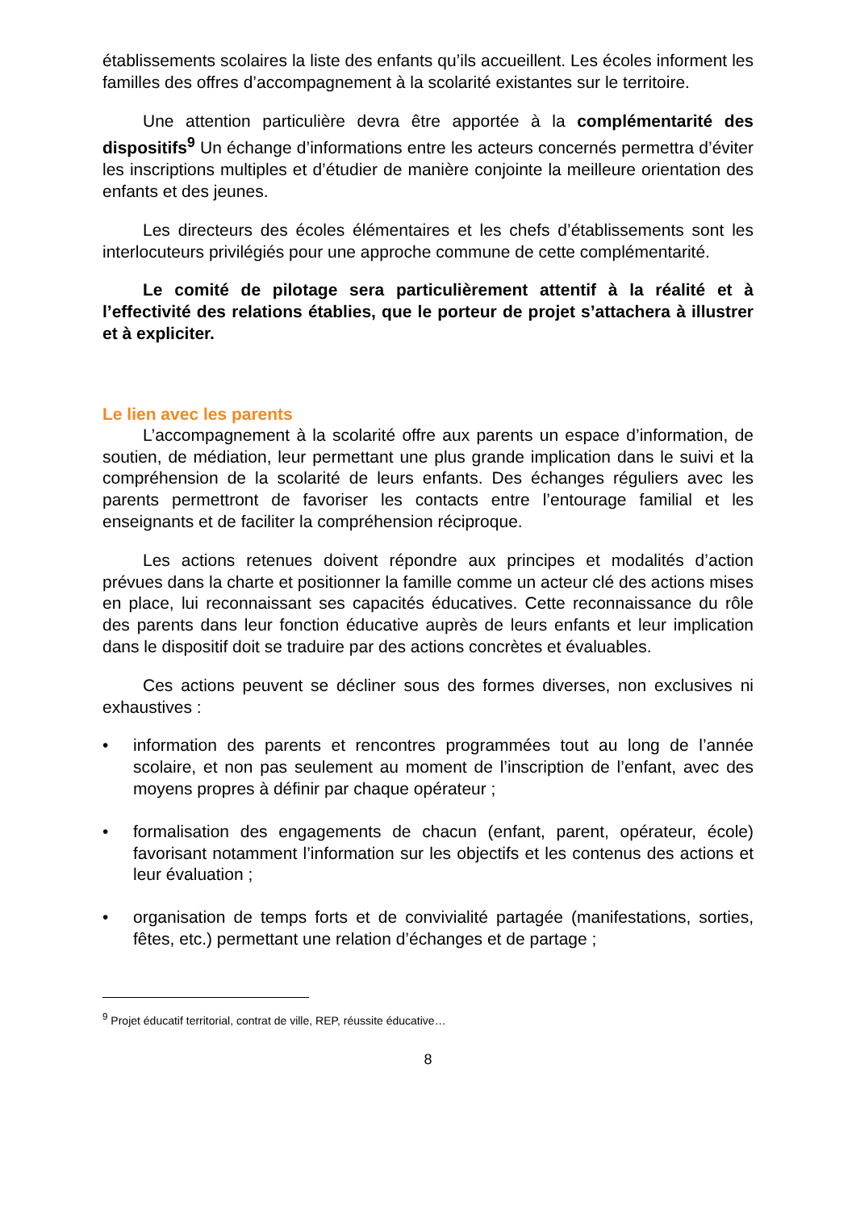établissements scolaires la liste des enfants qu’ils accueillent. Les écoles informent les familles des offres d’accompagnement à la scolarité existantes sur le territoire.
Une attention particulière devra être apportée à la complémentarité des dispositifs<sup>9</sup> Un échange d’informations entre les acteurs concernés permettra d’éviter les inscriptions multiples et d’étudier de manière conjointe la meilleure orientation des enfants et des jeunes.
Les directeurs des écoles élémentaires et les chefs d’établissements sont les interlocuteurs privilégiés pour une approche commune de cette complémentarité.
Le comité de pilotage sera particulièrement attentif à la réalité et à l’effectivité des relations établies, que le porteur de projet s’attachera à illustrer et à expliciter.
Le lien avec les parents
L’accompagnement à la scolarité offre aux parents un espace d’information, de soutien, de médiation, leur permettant une plus grande implication dans le suivi et la compréhension de la scolarité de leurs enfants. Des échanges réguliers avec les parents permettront de favoriser les contacts entre l’entourage familial et les enseignants et de faciliter la compréhension réciproque.
Les actions retenues doivent répondre aux principes et modalités d’action prévues dans la charte et positionner la famille comme un acteur clé des actions mises en place, lui reconnaissant ses capacités éducatives. Cette reconnaissance du rôle des parents dans leur fonction éducative auprès de leurs enfants et leur implication dans le dispositif doit se traduire par des actions concrètes et évaluables.
Ces actions peuvent se décliner sous des formes diverses, non exclusives ni exhaustives :
• information des parents et rencontres programmées tout au long de l’année scolaire, et non pas seulement au moment de l’inscription de l’enfant, avec des moyens propres à définir par chaque opérateur ;
• formalisation des engagements de chacun (enfant, parent, opérateur, école) favorisant notamment l’information sur les objectifs et les contenus des actions et leur évaluation ;
• organisation de temps forts et de convivialité partagée (manifestations, sorties, fêtes, etc.) permettant une relation d’échanges et de partage ;
<sup>9</sup> Projet éducatif territorial, contrat de ville, REP, réussite éducative…
8